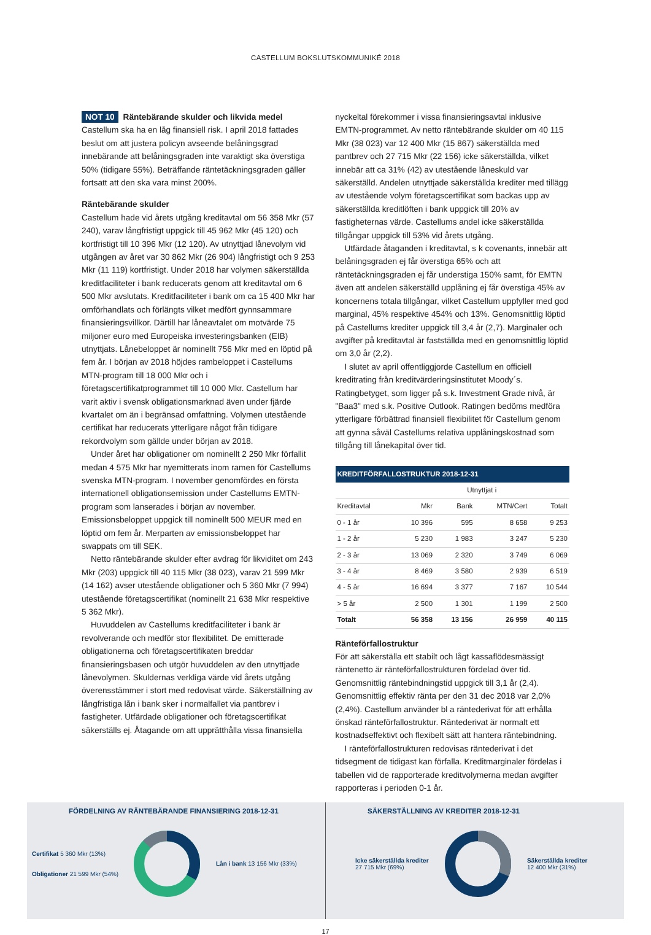CASTELLUM BOKSLUTSKOMMUNIKÉ 2018
NOT 10 Räntebärande skulder och likvida medel
Castellum ska ha en låg finansiell risk. I april 2018 fattades beslut om att justera policyn avseende belåningsgrad innebärande att belåningsgraden inte varaktigt ska överstiga 50% (tidigare 55%). Beträffande räntetäckningsgraden gäller fortsatt att den ska vara minst 200%.
Räntebärande skulder
Castellum hade vid årets utgång kreditavtal om 56 358 Mkr (57 240), varav långfristigt uppgick till 45 962 Mkr (45 120) och kortfristigt till 10 396 Mkr (12 120). Av utnyttjad lånevolym vid utgången av året var 30 862 Mkr (26 904) långfristigt och 9 253 Mkr (11 119) kortfristigt. Under 2018 har volymen säkerställda kreditfaciliteter i bank reducerats genom att kreditavtal om 6 500 Mkr avslutats. Kreditfaciliteter i bank om ca 15 400 Mkr har omförhandlats och förlängts vilket medfört gynnsammare finansieringsvillkor. Därtill har låneavtalet om motvärde 75 miljoner euro med Europeiska investeringsbanken (EIB) utnyttjats. Lånebeloppet är nominellt 756 Mkr med en löptid på fem år. I början av 2018 höjdes rambeloppet i Castellums MTN-program till 18 000 Mkr och i företagscertifikatprogrammet till 10 000 Mkr. Castellum har varit aktiv i svensk obligationsmarknad även under fjärde kvartalet om än i begränsad omfattning. Volymen utestående certifikat har reducerats ytterligare något från tidigare rekordvolym som gällde under början av 2018.
Under året har obligationer om nominellt 2 250 Mkr förfallit medan 4 575 Mkr har nyemitterats inom ramen för Castellums svenska MTN-program. I november genomfördes en första internationell obligationsemission under Castellums EMTN-program som lanserades i början av november. Emissionsbeloppet uppgick till nominellt 500 MEUR med en löptid om fem år. Merparten av emissionsbeloppet har swappats om till SEK.
Netto räntebärande skulder efter avdrag för likviditet om 243 Mkr (203) uppgick till 40 115 Mkr (38 023), varav 21 599 Mkr (14 162) avser utestående obligationer och 5 360 Mkr (7 994) utestående företagscertifikat (nominellt 21 638 Mkr respektive 5 362 Mkr).
Huvuddelen av Castellums kreditfaciliteter i bank är revolverande och medför stor flexibilitet. De emitterade obligationerna och företagscertifikaten breddar finansieringsbasen och utgör huvuddelen av den utnyttjade lånevolymen. Skuldernas verkliga värde vid årets utgång överensstämmer i stort med redovisat värde. Säkerställning av långfristiga lån i bank sker i normalfallet via pantbrev i fastigheter. Utfärdade obligationer och företagscertifikat säkerställs ej. Åtagande om att upprätthålla vissa finansiella
nyckeltal förekommer i vissa finansieringsavtal inklusive EMTN-programmet. Av netto räntebärande skulder om 40 115 Mkr (38 023) var 12 400 Mkr (15 867) säkerställda med pantbrev och 27 715 Mkr (22 156) icke säkerställda, vilket innebär att ca 31% (42) av utestående låneskuld var säkerställd. Andelen utnyttjade säkerställda krediter med tillägg av utestående volym företagscertifikat som backas upp av säkerställda kreditlöften i bank uppgick till 20% av fastigheternas värde. Castellums andel icke säkerställda tillgångar uppgick till 53% vid årets utgång.
Utfärdade åtaganden i kreditavtal, s k covenants, innebär att belåningsgraden ej får överstiga 65% och att räntetäckningsgraden ej får understiga 150% samt, för EMTN även att andelen säkerställd upplåning ej får överstiga 45% av koncernens totala tillgångar, vilket Castellum uppfyller med god marginal, 45% respektive 454% och 13%. Genomsnittlig löptid på Castellums krediter uppgick till 3,4 år (2,7). Marginaler och avgifter på kreditavtal är fastställda med en genomsnittlig löptid om 3,0 år (2,2).
I slutet av april offentliggjorde Castellum en officiell kreditrating från kreditvärderingsinstitutet Moody´s. Ratingbetyget, som ligger på s.k. Investment Grade nivå, är "Baa3" med s.k. Positive Outlook. Ratingen bedöms medföra ytterligare förbättrad finansiell flexibilitet för Castellum genom att gynna såväl Castellums relativa upplåningskostnad som tillgång till lånekapital över tid.
KREDITFÖRFALLOSTRUKTUR 2018-12-31
| | | Utnyttjat i | | |
| --- | --- | --- | --- | --- |
| Kreditavtal | Mkr | Bank | MTN/Cert | Totalt |
| 0 - 1 år | 10 396 | 595 | 8 658 | 9 253 |
| 1 - 2 år | 5 230 | 1 983 | 3 247 | 5 230 |
| 2 - 3 år | 13 069 | 2 320 | 3 749 | 6 069 |
| 3 - 4 år | 8 469 | 3 580 | 2 939 | 6 519 |
| 4 - 5 år | 16 694 | 3 377 | 7 167 | 10 544 |
| > 5 år | 2 500 | 1 301 | 1 199 | 2 500 |
| Totalt | 56 358 | 13 156 | 26 959 | 40 115 |
Ränteförfallostruktur
För att säkerställa ett stabilt och lågt kassaflödesmässigt räntenetto är ränteförfallostrukturen fördelad över tid. Genomsnittlig räntebindningstid uppgick till 3,1 år (2,4). Genomsnittlig effektiv ränta per den 31 dec 2018 var 2,0% (2,4%). Castellum använder bl a räntederivat för att erhålla önskad ränteförfallostruktur. Räntederivat är normalt ett kostnadseffektivt och flexibelt sätt att hantera räntebindning.
I ränteförfallostrukturen redovisas räntederivat i det tidsegment de tidigast kan förfalla. Kreditmarginaler fördelas i tabellen vid de rapporterade kreditvolymerna medan avgifter rapporteras i perioden 0-1 år.
FÖRDELNING AV RÄNTEBÄRANDE FINANSIERING 2018-12-31
Certifikat 5 360 Mkr (13%)
Obligationer 21 599 Mkr (54%)
Lån i bank 13 156 Mkr (33%)
SÄKERSTÄLLNING AV KREDITER 2018-12-31
Icke säkerställda krediter
27 715 Mkr (69%)
Säkerställda krediter
12 400 Mkr (31%)
17